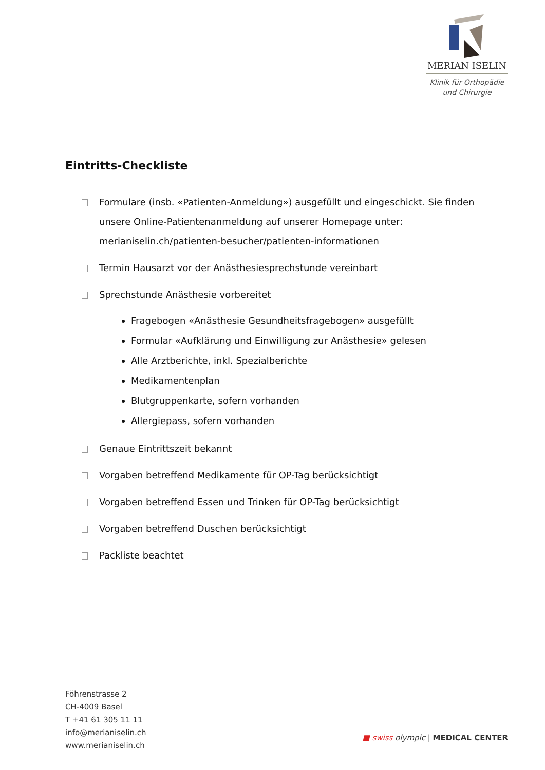MERIAN ISELIN
Klinik für Orthopädie
und Chirurgie
Eintritts-Checkliste
Formulare (insb. «Patienten-Anmeldung») ausgefüllt und eingeschickt. Sie finden unsere Online-Patientenanmeldung auf unserer Homepage unter: merianiselin.ch/patienten-besucher/patienten-informationen
Termin Hausarzt vor der Anästhesiesprechstunde vereinbart
Sprechstunde Anästhesie vorbereitet
Fragebogen «Anästhesie Gesundheitsfragebogen» ausgefüllt
Formular «Aufklärung und Einwilligung zur Anästhesie» gelesen
Alle Arztberichte, inkl. Spezialberichte
Medikamentenplan
Blutgruppenkarte, sofern vorhanden
Allergiepass, sofern vorhanden
Genaue Eintrittszeit bekannt
Vorgaben betreffend Medikamente für OP-Tag berücksichtigt
Vorgaben betreffend Essen und Trinken für OP-Tag berücksichtigt
Vorgaben betreffend Duschen berücksichtigt
Packliste beachtet
Föhrenstrasse 2
CH-4009 Basel
T +41 61 305 11 11
info@merianiselin.ch
www.merianiselin.ch
■ swiss olympic | MEDICAL CENTER